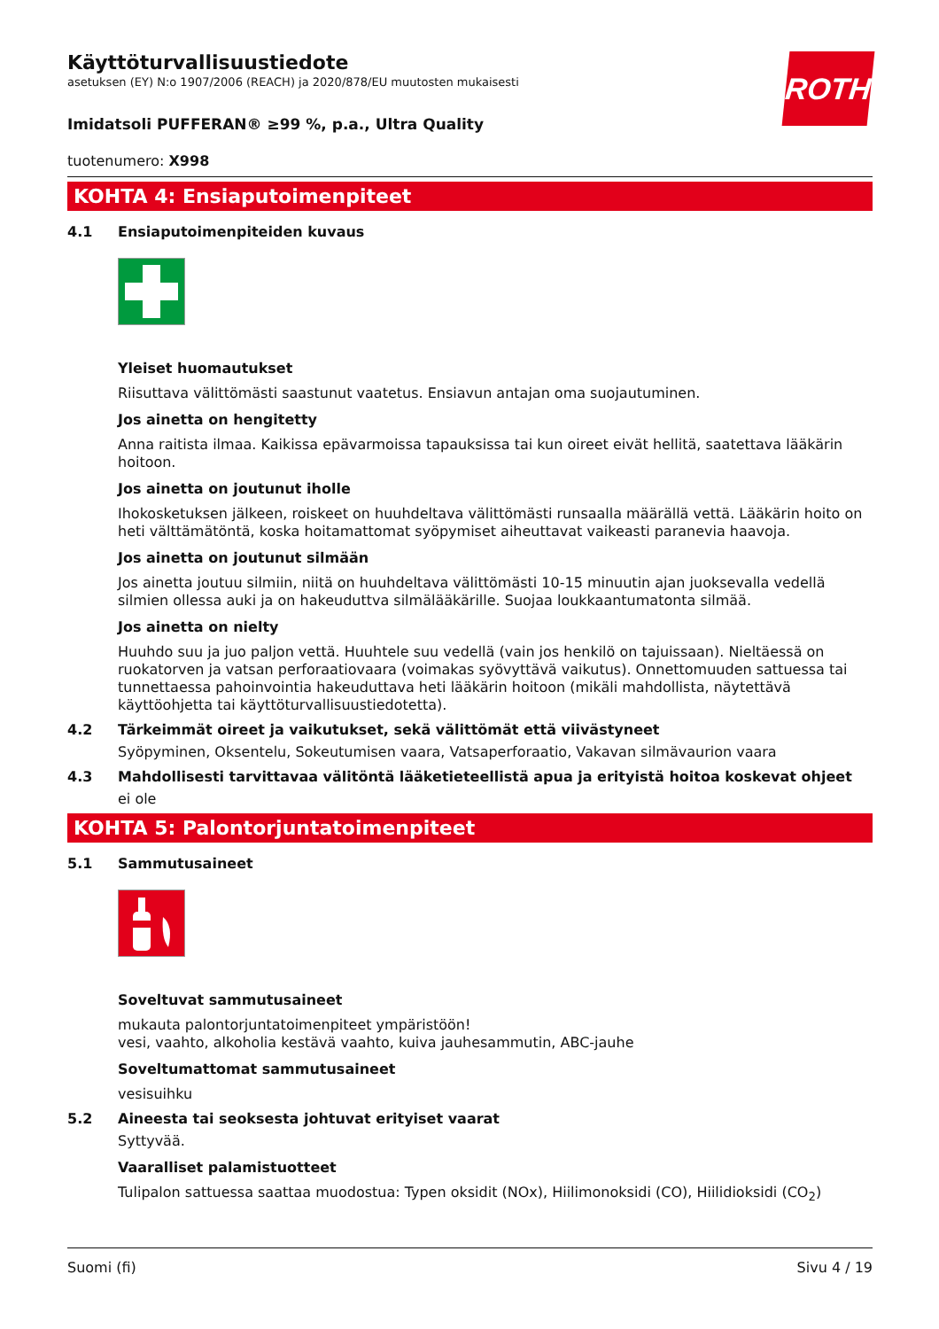Käyttöturvallisuustiedote
asetuksen (EY) N:o 1907/2006 (REACH) ja 2020/878/EU muutosten mukaisesti
ROTH
Imidatsoli PUFFERAN® ≥99 %, p.a., Ultra Quality
tuotenumero: X998
KOHTA 4: Ensiaputoimenpiteet
4.1 Ensiaputoimenpiteiden kuvaus
Yleiset huomautukset
Riisuttava välittömästi saastunut vaatetus. Ensiavun antajan oma suojautuminen.
Jos ainetta on hengitetty
Anna raitista ilmaa. Kaikissa epävarmoissa tapauksissa tai kun oireet eivät hellitä, saatettava lääkärin hoitoon.
Jos ainetta on joutunut iholle
Ihokosketuksen jälkeen, roiskeet on huuhdeltava välittömästi runsaalla määrällä vettä. Lääkärin hoito on heti välttämätöntä, koska hoitamattomat syöpymiset aiheuttavat vaikeasti paranevia haavoja.
Jos ainetta on joutunut silmään
Jos ainetta joutuu silmiin, niitä on huuhdeltava välittömästi 10-15 minuutin ajan juoksevalla vedellä silmien ollessa auki ja on hakeuduttva silmälääkärille. Suojaa loukkaantumatonta silmää.
Jos ainetta on nielty
Huuhdo suu ja juo paljon vettä. Huuhtele suu vedellä (vain jos henkilö on tajuissaan). Nieltäessä on ruokatorven ja vatsan perforaatiovaara (voimakas syövyttävä vaikutus). Onnettomuuden sattuessa tai tunnettaessa pahoinvointia hakeuduttava heti lääkärin hoitoon (mikäli mahdollista, näytettävä käyttöohjetta tai käyttöturvallisuustiedotetta).
4.2 Tärkeimmät oireet ja vaikutukset, sekä välittömät että viivästyneet
Syöpyminen, Oksentelu, Sokeutumisen vaara, Vatsaperforaatio, Vakavan silmävaurion vaara
4.3 Mahdollisesti tarvittavaa välitöntä lääketieteellistä apua ja erityistä hoitoa koskevat ohjeet
ei ole
KOHTA 5: Palontorjuntatoimenpiteet
5.1 Sammutusaineet
Soveltuvat sammutusaineet
mukauta palontorjuntatoimenpiteet ympäristöön!
vesi, vaahto, alkoholia kestävä vaahto, kuiva jauhesammutin, ABC-jauhe
Soveltumattomat sammutusaineet
vesisuihku
5.2 Aineesta tai seoksesta johtuvat erityiset vaarat
Syttyvää.
Vaaralliset palamistuotteet
Tulipalon sattuessa saattaa muodostua: Typen oksidit (NOx), Hiilimonoksidi (CO), Hiilidioksidi (CO<sub>2</sub>)
Suomi (fi) Sivu 4 / 19